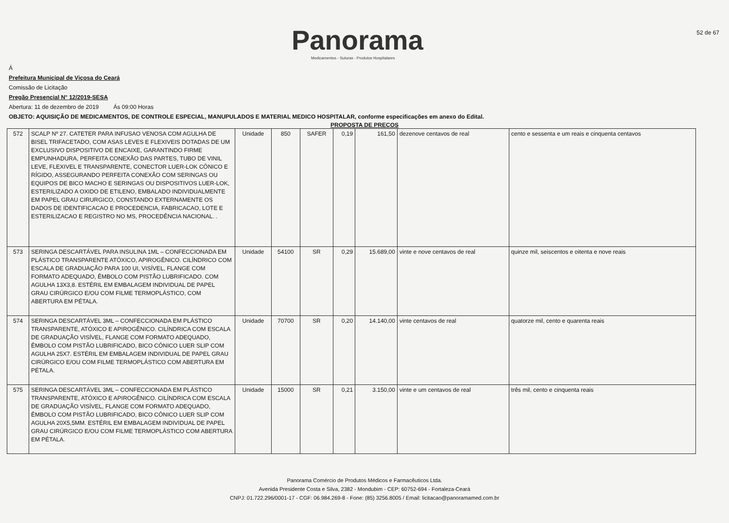Panorama
Medicamentos - Suturas - Produtos Hospitalares
52 de 67
Á
Prefeitura Municipal de Viçosa do Ceará
Comissão de Licitação
Pregão Presencial N° 12/2019-SESA
Abertura: 11 de dezembro de 2019 Ás 09:00 Horas
OBJETO: AQUISIÇÃO DE MEDICAMENTOS, DE CONTROLE ESPECIAL, MANUPULADOS E MATERIAL MEDICO HOSPITALAR, conforme especificações em anexo do Edital.
PROPOSTA DE PREÇOS
| 572 | SCALP Nº 27. CATETER PARA INFUSAO VENOSA COM AGULHA DE BISEL TRIFACETADO, COM ASAS LEVES E FLEXIVEIS DOTADAS DE UM EXCLUSIVO DISPOSITIVO DE ENCAIXE, GARANTINDO FIRME EMPUNHADURA, PERFEITA CONEXÃO DAS PARTES, TUBO DE VINIL LEVE, FLEXIVEL E TRANSPARENTE, CONECTOR LUER-LOK CÔNICO E RÍGIDO, ASSEGURANDO PERFEITA CONEXÃO COM SERINGAS OU EQUIPOS DE BICO MACHO E SERINGAS OU DISPOSITIVOS LUER-LOK, ESTERILIZADO A OXIDO DE ETILENO, EMBALADO INDIVIDUALMENTE EM PAPEL GRAU CIRURGICO, CONSTANDO EXTERNAMENTE OS DADOS DE IDENTIFICACAO E PROCEDENCIA, FABRICACAO, LOTE E ESTERILIZACAO E REGISTRO NO MS, PROCEDÊNCIA NACIONAL. . | Unidade | 850 | SAFER | 0,19 | 161,50 | dezenove centavos de real | cento e sessenta e um reais e cinquenta centavos |
| 573 | SERINGA DESCARTÁVEL PARA INSULINA 1ML – CONFECCIONADA EM PLÁSTICO TRANSPARENTE ATÓXICO, APIROGÊNICO. CILÍNDRICO COM ESCALA DE GRADUAÇÃO PARA 100 UI, VISÍVEL, FLANGE COM FORMATO ADEQUADO, ÊMBOLO COM PISTÃO LUBRIFICADO. COM AGULHA 13X3,8. ESTÉRIL EM EMBALAGEM INDIVIDUAL DE PAPEL GRAU CIRÚRGICO E/OU COM FILME TERMOPLÁSTICO, COM ABERTURA EM PÉTALA. | Unidade | 54100 | SR | 0,29 | 15.689,00 | vinte e nove centavos de real | quinze mil, seiscentos e oitenta e nove reais |
| 574 | SERINGA DESCARTÁVEL 3ML – CONFECCIONADA EM PLÁSTICO TRANSPARENTE, ATÓXICO E APIROGÊNICO. CILÍNDRICA COM ESCALA DE GRADUAÇÃO VISÍVEL, FLANGE COM FORMATO ADEQUADO, ÊMBOLO COM PISTÃO LUBRIFICADO, BICO CÔNICO LUER SLIP COM AGULHA 25X7. ESTÉRIL EM EMBALAGEM INDIVIDUAL DE PAPEL GRAU CIRÚRGICO E/OU COM FILME TERMOPLÁSTICO COM ABERTURA EM PÉTALA. | Unidade | 70700 | SR | 0,20 | 14.140,00 | vinte centavos de real | quatorze mil, cento e quarenta reais |
| 575 | SERINGA DESCARTÁVEL 3ML – CONFECCIONADA EM PLÁSTICO TRANSPARENTE, ATÓXICO E APIROGÊNICO. CILÍNDRICA COM ESCALA DE GRADUAÇÃO VISÍVEL, FLANGE COM FORMATO ADEQUADO, ÊMBOLO COM PISTÃO LUBRIFICADO, BICO CÔNICO LUER SLIP COM AGULHA 20X5,5MM. ESTÉRIL EM EMBALAGEM INDIVIDUAL DE PAPEL GRAU CIRÚRGICO E/OU COM FILME TERMOPLÁSTICO COM ABERTURA EM PÉTALA. | Unidade | 15000 | SR | 0,21 | 3.150,00 | vinte e um centavos de real | três mil, cento e cinquenta reais |
Panorama Comércio de Produtos Médicos e Farmacêuticos Ltda.
Avenida Presidente Costa e Silva, 2382 - Mondubim - CEP: 60752-694 - Fortaleza-Ceará
CNPJ: 01.722.296/0001-17 - CGF: 06.984.269-8 - Fone: (85) 3256.8005 / Email: licitacao@panoramamed.com.br